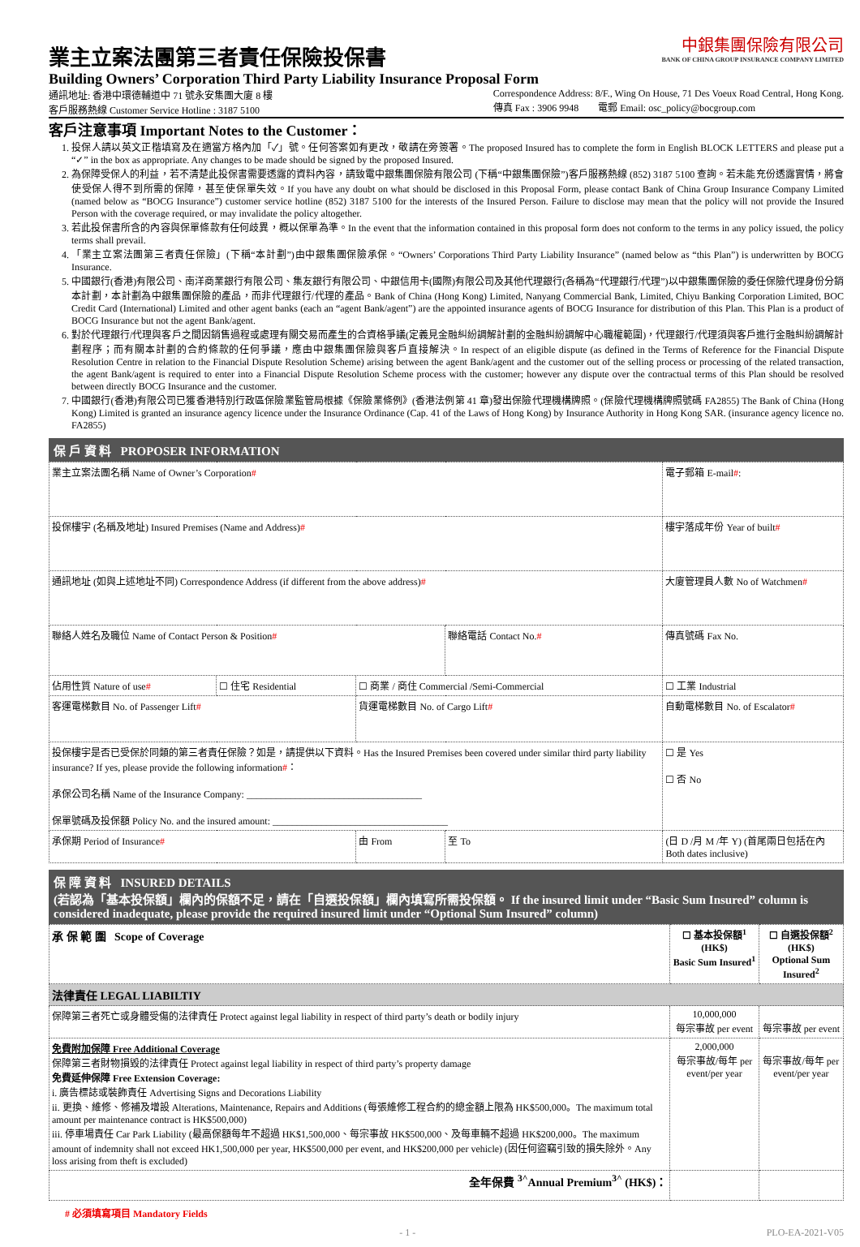業主立案法團第三者責任保險投保書
Building Owners’ Corporation Third Party Liability Insurance Proposal Form
中銀集團保險有限公司
BANK OF CHINA GROUP INSURANCE COMPANY LIMITED
通訊地址: 香港中環德輔道中 71 號永安集團大廈 8 樓
客戶服務熱線 Customer Service Hotline : 3187 5100
Correspondence Address: 8/F., Wing On House, 71 Des Voeux Road Central, Hong Kong.
傳真 Fax : 3906 9948 電郵 Email: osc_policy@bocgroup.com
客戶注意事項 Important Notes to the Customer：
1. 投保人請以英文正楷填寫及在適當方格內加「✓」號。任何答案如有更改，敬請在旁簽署。The proposed Insured has to complete the form in English BLOCK LETTERS and please put a “✓” in the box as appropriate. Any changes to be made should be signed by the proposed Insured.
2. 為保障受保人的利益，若不清楚此投保書需要透露的資料內容，請致電中銀集團保險有限公司 (下稱“中銀集團保險”)客戶服務熱線 (852) 3187 5100 查詢。若未能充份透露實情，將會使受保人得不到所需的保障，甚至使保單失效。If you have any doubt on what should be disclosed in this Proposal Form, please contact Bank of China Group Insurance Company Limited (named below as “BOCG Insurance”) customer service hotline (852) 3187 5100 for the interests of the Insured Person. Failure to disclose may mean that the policy will not provide the Insured Person with the coverage required, or may invalidate the policy altogether.
3. 若此投保書所含的內容與保單條款有任何歧異，概以保單為準。In the event that the information contained in this proposal form does not conform to the terms in any policy issued, the policy terms shall prevail.
4. 「業主立案法團第三者責任保險」(下稱“本計劃”)由中銀集團保險承保。“Owners’ Corporations Third Party Liability Insurance” (named below as “this Plan”) is underwritten by BOCG Insurance.
5. 中國銀行(香港)有限公司、南洋商業銀行有限公司、集友銀行有限公司、中銀信用卡(國際)有限公司及其他代理銀行(各稱為“代理銀行/代理”)以中銀集團保險的委任保險代理身份分銷本計劃，本計劃為中銀集團保險的產品，而非代理銀行/代理的產品。Bank of China (Hong Kong) Limited, Nanyang Commercial Bank, Limited, Chiyu Banking Corporation Limited, BOC Credit Card (International) Limited and other agent banks (each an “agent Bank/agent”) are the appointed insurance agents of BOCG Insurance for distribution of this Plan. This Plan is a product of BOCG Insurance but not the agent Bank/agent.
6. 對於代理銀行/代理與客戶之間因銷售過程或處理有關交易而產生的合資格爭議(定義見金融糾紛調解計劃的金融糾紛調解中心職權範圍)，代理銀行/代理須與客戶進行金融糾紛調解計劃程序；而有關本計劃的合約條款的任何爭議，應由中銀集團保險與客戶直接解決。In respect of an eligible dispute (as defined in the Terms of Reference for the Financial Dispute Resolution Centre in relation to the Financial Dispute Resolution Scheme) arising between the agent Bank/agent and the customer out of the selling process or processing of the related transaction, the agent Bank/agent is required to enter into a Financial Dispute Resolution Scheme process with the customer; however any dispute over the contractual terms of this Plan should be resolved between directly BOCG Insurance and the customer.
7. 中國銀行(香港)有限公司已獲香港特別行政區保險業監管局根據《保險業條例》(香港法例第 41 章)發出保險代理機構牌照。(保險代理機構牌照號碼 FA2855) The Bank of China (Hong Kong) Limited is granted an insurance agency licence under the Insurance Ordinance (Cap. 41 of the Laws of Hong Kong) by Insurance Authority in Hong Kong SAR. (insurance agency licence no. FA2855)
保 戶 資 料 PROPOSER INFORMATION
| 業主立案法團名稱 Name of Owner’s Corporation # | | | | 電子郵箱 E-mail # : | |
| 投保樓宇 (名稱及地址) Insured Premises (Name and Address) # | | | | 樓宇落成年份 Year of built # | |
| 通訊地址 (如與上述地址不同) Correspondence Address (if different from the above address) # | | | | 大廈管理員人數 No of Watchmen # | |
| 聯絡人姓名及職位 Name of Contact Person & Position # | | | 聯絡電話 Contact No. # | 傳真號碼 Fax No. | |
| 佔用性質 Nature of use # | ☐ 住宅 Residential | ☐ 商業 / 商住 Commercial /Semi-Commercial | | ☐ 工業 Industrial | |
| 客運電梯數目 No. of Passenger Lift # | | 貨運電梯數目 No. of Cargo Lift # | | 自動電梯數目 No. of Escalator # | |
| 投保樓宇是否已受保於同類的第三者責任保險？如是，請提供以下資料。Has the Insured Premises been covered under similar third party liability insurance? If yes, please provide the following information # ： 承保公司名稱 Name of the Insurance Company: ____________________________________ 保單號碼及投保額 Policy No. and the insured amount: ____________________________________ | | | | | ☐ 是 Yes ☐ 否 No |
| 承保期 Period of Insurance # | | 由 From | 至 To | (日 D /月 M /年 Y) (首尾兩日包括在內 Both dates inclusive) | |
保 障 資 料 INSURED DETAILS
(若認為「基本投保額」欄內的保額不足，請在「自選投保額」欄內填寫所需投保額。 If the insured limit under “Basic Sum Insured” column is considered inadequate, please provide the required insured limit under “Optional Sum Insured” column)
| 承 保 範 圍 Scope of Coverage | ☐ 基本投保額<sup>1</sup> (HK$) Basic Sum Insured<sup>1</sup> | ☐ 自選投保額<sup>2</sup> (HK$) Optional Sum Insured<sup>2</sup> |
| --- | --- | --- |
| 法律責任 LEGAL LIABILTIY | | |
| 保障第三者死亡或身體受傷的法律責任 Protect against legal liability in respect of third party’s death or bodily injury | 10,000,000 每宗事故 per event | 每宗事故 per event |
| 免費附加保障 Free Additional Coverage 保障第三者財物損毀的法律責任 Protect against legal liability in respect of third party’s property damage 免費延伸保障 Free Extension Coverage: i. 廣告標誌或裝飾責任 Advertising Signs and Decorations Liability ii. 更換、維修、修補及增設 Alterations, Maintenance, Repairs and Additions (每張維修工程合約的總金額上限為 HK$500,000。The maximum total amount per maintenance contract is HK$500,000) iii. 停車場責任 Car Park Liability (最高保額每年不超過 HK$1,500,000、每宗事故 HK$500,000、及每車輛不超過 HK$200,000。The maximum amount of indemnity shall not exceed HK1,500,000 per year, HK$500,000 per event, and HK$200,000 per vehicle) (因任何盜竊引致的損失除外。Any loss arising from theft is excluded) | 2,000,000 每宗事故/每年 per event/per year | 每宗事故/每年 per event/per year |
| 全年保費 <sup>3^</sup>Annual Premium<sup>3^</sup> (HK$)： | | |
# 必須填寫項目 Mandatory Fields
- 1 - PLO-EA-2021-V05